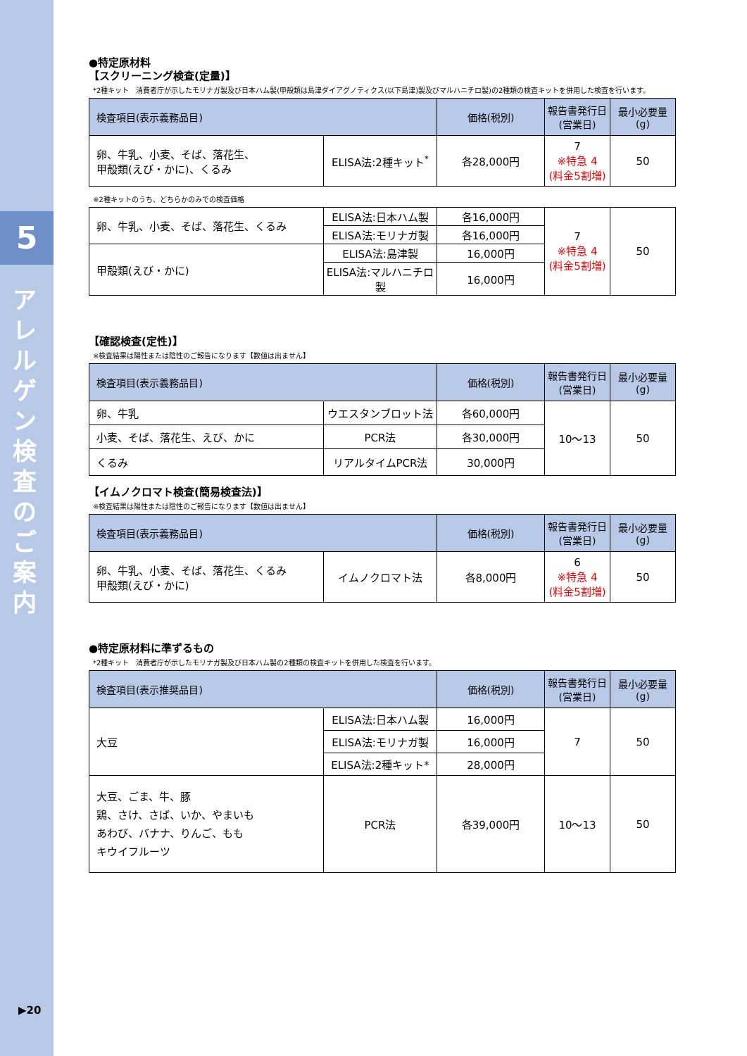5
ア レ ル ゲ ン 検 査 の ご 案 内
▶20
●特定原材料
【スクリーニング検査(定量)】
*2種キット　消費者庁が示したモリナガ製及び日本ハム製(甲殻類は島津ダイアグノティクス(以下島津)製及びマルハニチロ製)の2種類の検査キットを併用した検査を行います。
| 検査項目(表示義務品目) | | 価格(税別) | 報告書発行日 (営業日) | 最小必要量 (g) |
| --- | --- | --- | --- | --- |
| 卵、牛乳、小麦、そば、落花生、 甲殻類(えび・かに)、くるみ | ELISA法:2種キット<sup>*</sup> | 各28,000円 | 7 ※特急 4 (料金5割増) | 50 |
※2種キットのうち、どちらかのみでの検査価格
| 卵、牛乳、小麦、そば、落花生、くるみ | ELISA法:日本ハム製 | 各16,000円 | 7 ※特急 4 (料金5割増) | 50 |
| | ELISA法:モリナガ製 | 各16,000円 | | |
| 甲殻類(えび・かに) | ELISA法:島津製 | 16,000円 | | |
| | ELISA法:マルハニチロ製 | 16,000円 | | |
【確認検査(定性)】
※検査結果は陽性または陰性のご報告になります【数値は出ません】
| 検査項目(表示義務品目) | | 価格(税別) | 報告書発行日 (営業日) | 最小必要量 (g) |
| --- | --- | --- | --- | --- |
| 卵、牛乳 | ウエスタンブロット法 | 各60,000円 | 10～13 | 50 |
| 小麦、そば、落花生、えび、かに | PCR法 | 各30,000円 | | |
| くるみ | リアルタイムPCR法 | 30,000円 | | |
【イムノクロマト検査(簡易検査法)】
※検査結果は陽性または陰性のご報告になります【数値は出ません】
| 検査項目(表示義務品目) | | 価格(税別) | 報告書発行日 (営業日) | 最小必要量 (g) |
| --- | --- | --- | --- | --- |
| 卵、牛乳、小麦、そば、落花生、くるみ 甲殻類(えび・かに) | イムノクロマト法 | 各8,000円 | 6 ※特急 4 (料金5割増) | 50 |
●特定原材料に準ずるもの
*2種キット　消費者庁が示したモリナガ製及び日本ハム製の2種類の検査キットを併用した検査を行います。
| 検査項目(表示推奨品目) | | 価格(税別) | 報告書発行日 (営業日) | 最小必要量 (g) |
| --- | --- | --- | --- | --- |
| 大豆 | ELISA法:日本ハム製 | 16,000円 | 7 | 50 |
| | ELISA法:モリナガ製 | 16,000円 | | |
| | ELISA法:2種キット* | 28,000円 | | |
| 大豆、ごま、牛、豚 鶏、さけ、さば、いか、やまいも あわび、バナナ、りんご、もも キウイフルーツ | PCR法 | 各39,000円 | 10～13 | 50 |